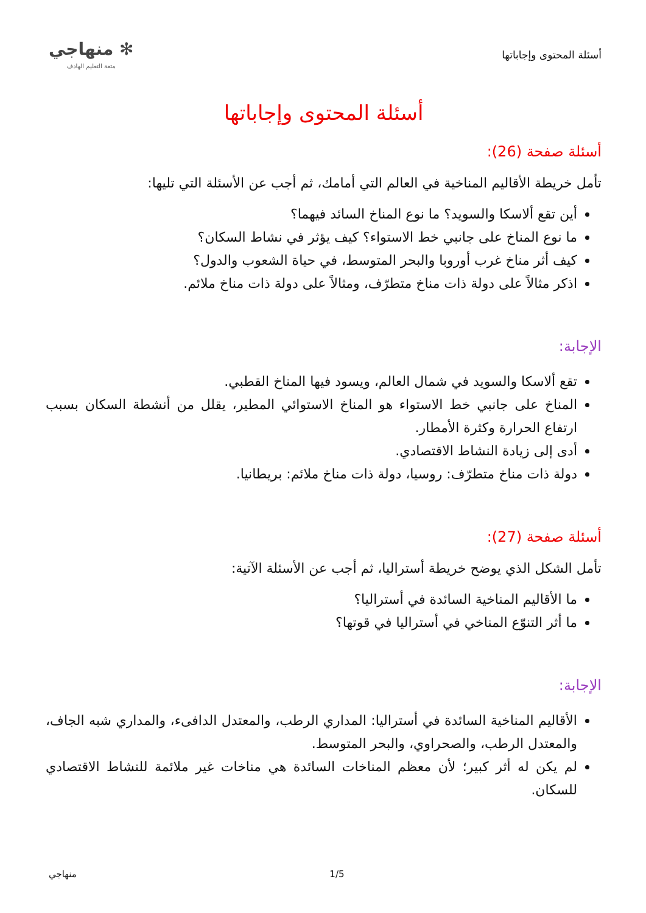أسئلة المحتوى وإجاباتها
✻ منهاجي
متعة التعليم الهادف
أسئلة المحتوى وإجاباتها
أسئلة صفحة (26):
تأمل خريطة الأقاليم المناخية في العالم التي أمامك، ثم أجب عن الأسئلة التي تليها:
أين تقع ألاسكا والسويد؟ ما نوع المناخ السائد فيهما؟
ما نوع المناخ على جانبي خط الاستواء؟ كيف يؤثر في نشاط السكان؟
كيف أثر مناخ غرب أوروبا والبحر المتوسط، في حياة الشعوب والدول؟
اذكر مثالاً على دولة ذات مناخ متطرّف، ومثالاً على دولة ذات مناخ ملائم.
الإجابة:
تقع ألاسكا والسويد في شمال العالم، ويسود فيها المناخ القطبي.
المناخ على جانبي خط الاستواء هو المناخ الاستوائي المطير، يقلل من أنشطة السكان بسبب ارتفاع الحرارة وكثرة الأمطار.
أدى إلى زيادة النشاط الاقتصادي.
دولة ذات مناخ متطرّف: روسيا، دولة ذات مناخ ملائم: بريطانيا.
أسئلة صفحة (27):
تأمل الشكل الذي يوضح خريطة أستراليا، ثم أجب عن الأسئلة الآتية:
ما الأقاليم المناخية السائدة في أستراليا؟
ما أثر التنوّع المناخي في أستراليا في قوتها؟
الإجابة:
الأقاليم المناخية السائدة في أستراليا: المداري الرطب، والمعتدل الدافىء، والمداري شبه الجاف، والمعتدل الرطب، والصحراوي، والبحر المتوسط.
لم يكن له أثر كبير؛ لأن معظم المناخات السائدة هي مناخات غير ملائمة للنشاط الاقتصادي للسكان.
1/5 منهاجي